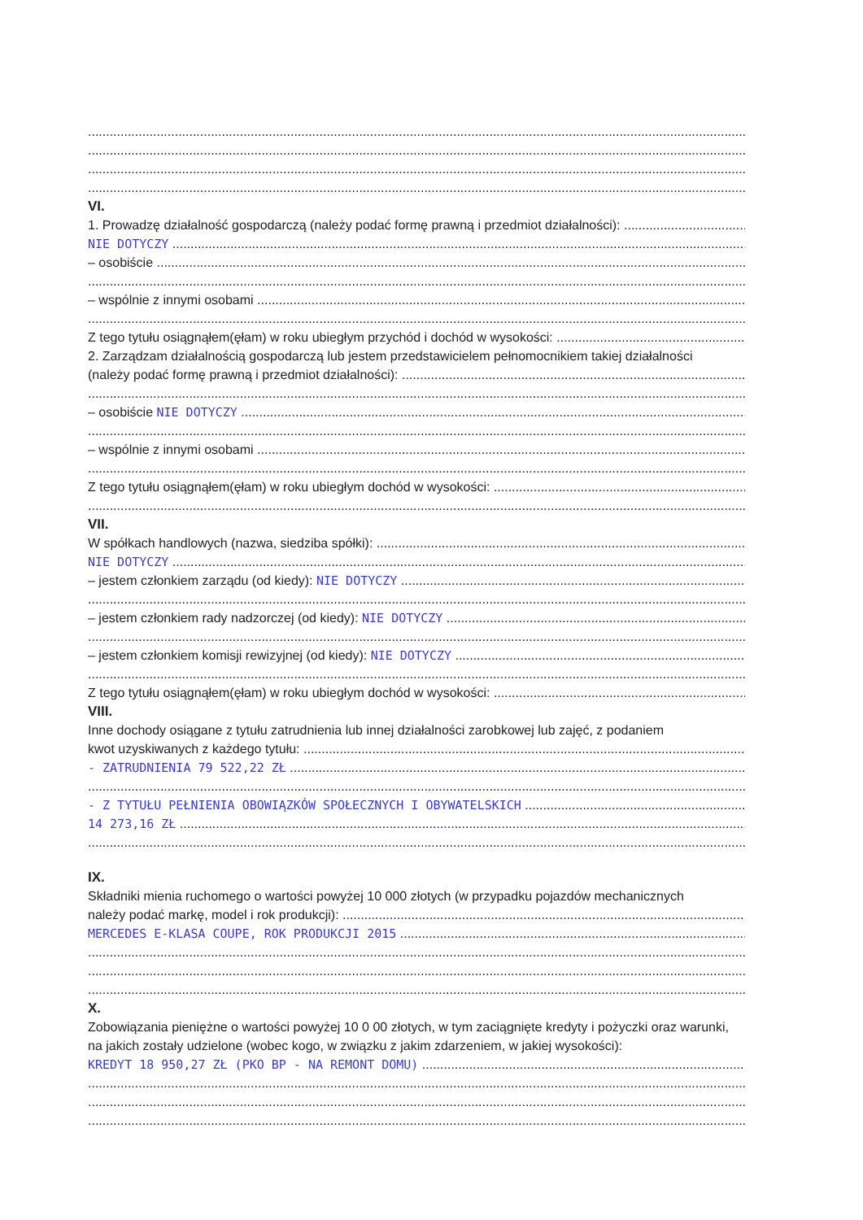VI.
1. Prowadzę działalność gospodarczą (należy podać formę prawną i przedmiot działalności):
NIE DOTYCZY
– osobiście
– wspólnie z innymi osobami
Z tego tytułu osiągnąłem(ęłam) w roku ubiegłym przychód i dochód w wysokości:
2. Zarządzam działalnością gospodarczą lub jestem przedstawicielem pełnomocnikiem takiej działalności
(należy podać formę prawną i przedmiot działalności):
– osobiście NIE DOTYCZY
– wspólnie z innymi osobami
Z tego tytułu osiągnąłem(ęłam) w roku ubiegłym dochód w wysokości:
VII.
W spółkach handlowych (nazwa, siedziba spółki):
NIE DOTYCZY
– jestem członkiem zarządu (od kiedy): NIE DOTYCZY
– jestem członkiem rady nadzorczej (od kiedy): NIE DOTYCZY
– jestem członkiem komisji rewizyjnej (od kiedy): NIE DOTYCZY
Z tego tytułu osiągnąłem(ęłam) w roku ubiegłym dochód w wysokości:
VIII.
Inne dochody osiągane z tytułu zatrudnienia lub innej działalności zarobkowej lub zajęć, z podaniem
kwot uzyskiwanych z każdego tytułu:
- ZATRUDNIENIA 79 522,22 ZŁ
- Z TYTUŁU PEŁNIENIA OBOWIĄZKÓW SPOŁECZNYCH I OBYWATELSKICH
14 273,16 ZŁ
IX.
Składniki mienia ruchomego o wartości powyżej 10 000 złotych (w przypadku pojazdów mechanicznych
należy podać markę, model i rok produkcji):
MERCEDES E-KLASA COUPE, ROK PRODUKCJI 2015
X.
Zobowiązania pieniężne o wartości powyżej 10 0 00 złotych, w tym zaciągnięte kredyty i pożyczki oraz warunki, na jakich zostały udzielone (wobec kogo, w związku z jakim zdarzeniem, w jakiej wysokości):
KREDYT 18 950,27 ZŁ (PKO BP - NA REMONT DOMU)